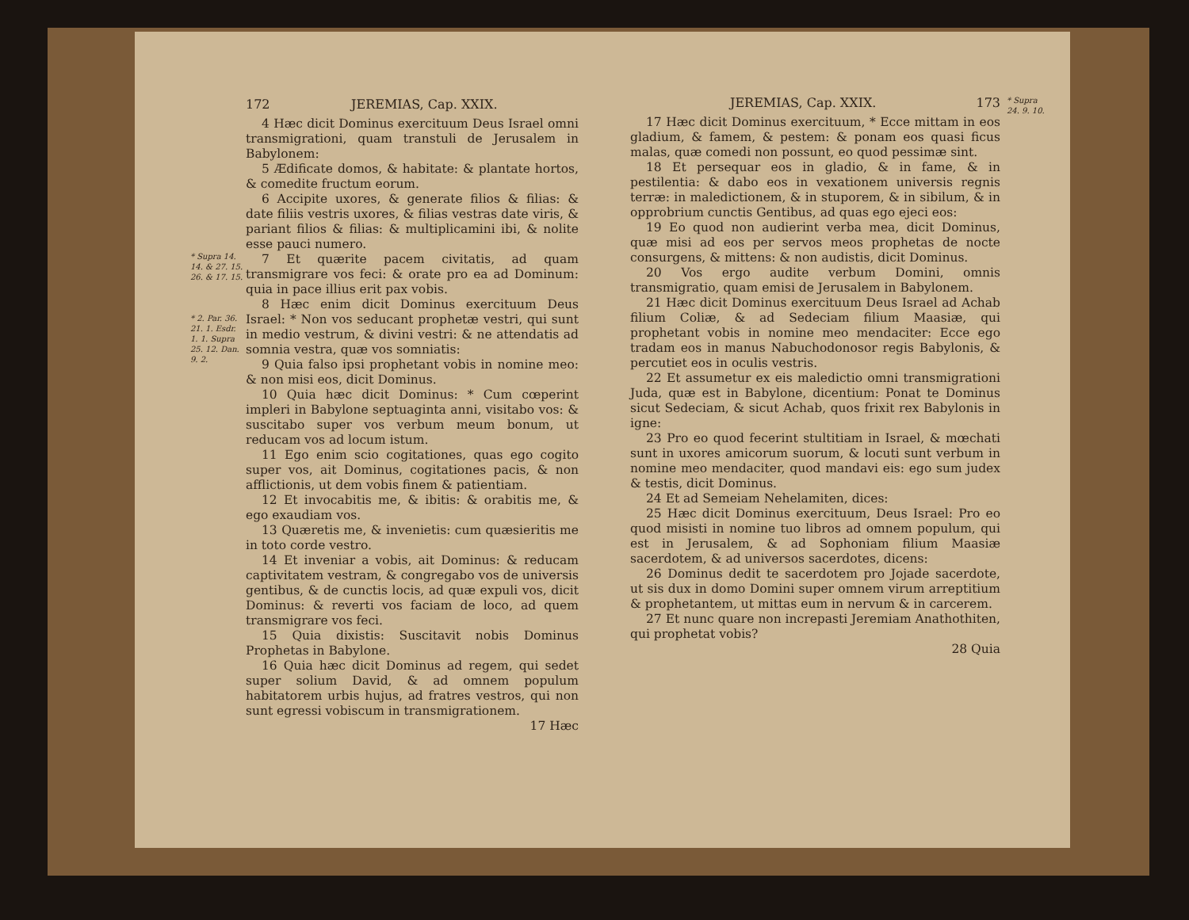* Supra 14. 14. & 27. 15. 26. & 17. 15.
* 2. Par. 36. 21. 1. Esdr. 1. 1. Supra 25. 12. Dan. 9. 2.
172 JEREMIAS, Cap. XXIX.
4 Hæc dicit Dominus exercituum Deus Israel omni transmigrationi, quam transtuli de Jerusalem in Babylonem:
5 Ædificate domos, & habitate: & plantate hortos, & comedite fructum eorum.
6 Accipite uxores, & generate filios & filias: & date filiis vestris uxores, & filias vestras date viris, & pariant filios & filias: & multiplicamini ibi, & nolite esse pauci numero.
7 Et quærite pacem civitatis, ad quam transmigrare vos feci: & orate pro ea ad Dominum: quia in pace illius erit pax vobis.
8 Hæc enim dicit Dominus exercituum Deus Israel: * Non vos seducant prophetæ vestri, qui sunt in medio vestrum, & divini vestri: & ne attendatis ad somnia vestra, quæ vos somniatis:
9 Quia falso ipsi prophetant vobis in nomine meo: & non misi eos, dicit Dominus.
10 Quia hæc dicit Dominus: * Cum cœperint impleri in Babylone septuaginta anni, visitabo vos: & suscitabo super vos verbum meum bonum, ut reducam vos ad locum istum.
11 Ego enim scio cogitationes, quas ego cogito super vos, ait Dominus, cogitationes pacis, & non afflictionis, ut dem vobis finem & patientiam.
12 Et invocabitis me, & ibitis: & orabitis me, & ego exaudiam vos.
13 Quæretis me, & invenietis: cum quæsieritis me in toto corde vestro.
14 Et inveniar a vobis, ait Dominus: & reducam captivitatem vestram, & congregabo vos de universis gentibus, & de cunctis locis, ad quæ expuli vos, dicit Dominus: & reverti vos faciam de loco, ad quem transmigrare vos feci.
15 Quia dixistis: Suscitavit nobis Dominus Prophetas in Babylone.
16 Quia hæc dicit Dominus ad regem, qui sedet super solium David, & ad omnem populum habitatorem urbis hujus, ad fratres vestros, qui non sunt egressi vobiscum in transmigrationem.
17 Hæc
JEREMIAS, Cap. XXIX. 173
17 Hæc dicit Dominus exercituum, * Ecce mittam in eos gladium, & famem, & pestem: & ponam eos quasi ficus malas, quæ comedi non possunt, eo quod pessimæ sint.
18 Et persequar eos in gladio, & in fame, & in pestilentia: & dabo eos in vexationem universis regnis terræ: in maledictionem, & in stuporem, & in sibilum, & in opprobrium cunctis Gentibus, ad quas ego ejeci eos:
19 Eo quod non audierint verba mea, dicit Dominus, quæ misi ad eos per servos meos prophetas de nocte consurgens, & mittens: & non audistis, dicit Dominus.
20 Vos ergo audite verbum Domini, omnis transmigratio, quam emisi de Jerusalem in Babylonem.
21 Hæc dicit Dominus exercituum Deus Israel ad Achab filium Coliæ, & ad Sedeciam filium Maasiæ, qui prophetant vobis in nomine meo mendaciter: Ecce ego tradam eos in manus Nabuchodonosor regis Babylonis, & percutiet eos in oculis vestris.
22 Et assumetur ex eis maledictio omni transmigrationi Juda, quæ est in Babylone, dicentium: Ponat te Dominus sicut Sedeciam, & sicut Achab, quos frixit rex Babylonis in igne:
23 Pro eo quod fecerint stultitiam in Israel, & mœchati sunt in uxores amicorum suorum, & locuti sunt verbum in nomine meo mendaciter, quod mandavi eis: ego sum judex & testis, dicit Dominus.
24 Et ad Semeiam Nehelamiten, dices:
25 Hæc dicit Dominus exercituum, Deus Israel: Pro eo quod misisti in nomine tuo libros ad omnem populum, qui est in Jerusalem, & ad Sophoniam filium Maasiæ sacerdotem, & ad universos sacerdotes, dicens:
26 Dominus dedit te sacerdotem pro Jojade sacerdote, ut sis dux in domo Domini super omnem virum arreptitium & prophetantem, ut mittas eum in nervum & in carcerem.
27 Et nunc quare non increpasti Jeremiam Anathothiten, qui prophetat vobis?
28 Quia
* Supra 24. 9. 10.